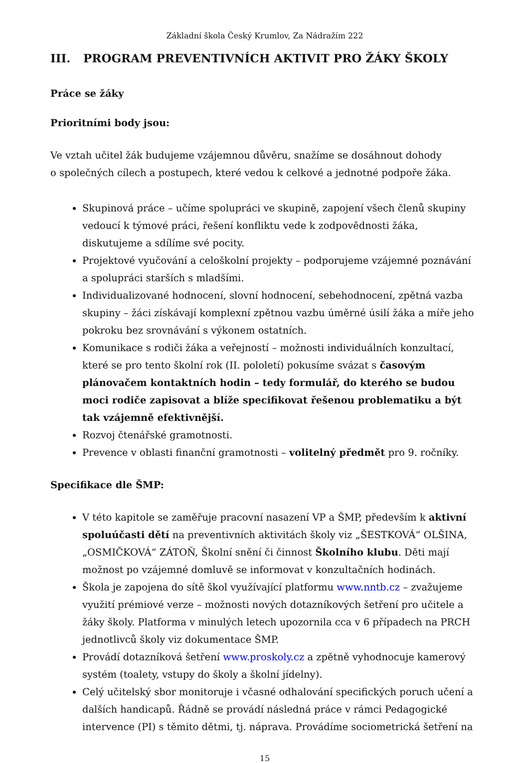Základní škola Český Krumlov, Za Nádražím 222
III. PROGRAM PREVENTIVNÍCH AKTIVIT PRO ŽÁKY ŠKOLY
Práce se žáky
Prioritními body jsou:
Ve vztah učitel žák budujeme vzájemnou důvěru, snažíme se dosáhnout dohody
o společných cílech a postupech, které vedou k celkové a jednotné podpoře žáka.
Skupinová práce – učíme spolupráci ve skupině, zapojení všech členů skupiny vedoucí k týmové práci, řešení konfliktu vede k zodpovědnosti žáka, diskutujeme a sdílíme své pocity.
Projektové vyučování a celoškolní projekty – podporujeme vzájemné poznávání a spolupráci starších s mladšími.
Individualizované hodnocení, slovní hodnocení, sebehodnocení, zpětná vazba skupiny – žáci získávají komplexní zpětnou vazbu úměrné úsilí žáka a míře jeho pokroku bez srovnávání s výkonem ostatních.
Komunikace s rodiči žáka a veřejností – možnosti individuálních konzultací, které se pro tento školní rok (II. pololetí) pokusíme svázat s časovým plánovačem kontaktních hodin – tedy formulář, do kterého se budou moci rodiče zapisovat a blíže specifikovat řešenou problematiku a být tak vzájemně efektivnější.
Rozvoj čtenářské gramotnosti.
Prevence v oblasti finanční gramotnosti – volitelný předmět pro 9. ročníky.
Specifikace dle ŠMP:
V této kapitole se zaměřuje pracovní nasazení VP a ŠMP, především k aktivní spoluúčasti dětí na preventivních aktivitách školy viz „ŠESTKOVÁ“ OLŠINA, „OSMIČKOVÁ“ ZÁTOŇ, Školní snění či činnost Školního klubu. Děti mají možnost po vzájemné domluvě se informovat v konzultačních hodinách.
Škola je zapojena do sítě škol využívající platformu www.nntb.cz – zvažujeme využití prémiové verze – možnosti nových dotazníkových šetření pro učitele a žáky školy. Platforma v minulých letech upozornila cca v 6 případech na PRCH jednotlivců školy viz dokumentace ŠMP.
Provádí dotazníková šetření www.proskoly.cz a zpětně vyhodnocuje kamerový systém (toalety, vstupy do školy a školní jídelny).
Celý učitelský sbor monitoruje i včasné odhalování specifických poruch učení a dalších handicapů. Řádně se provádí následná práce v rámci Pedagogické intervence (PI) s těmito dětmi, tj. náprava. Provádíme sociometrická šetření na
15